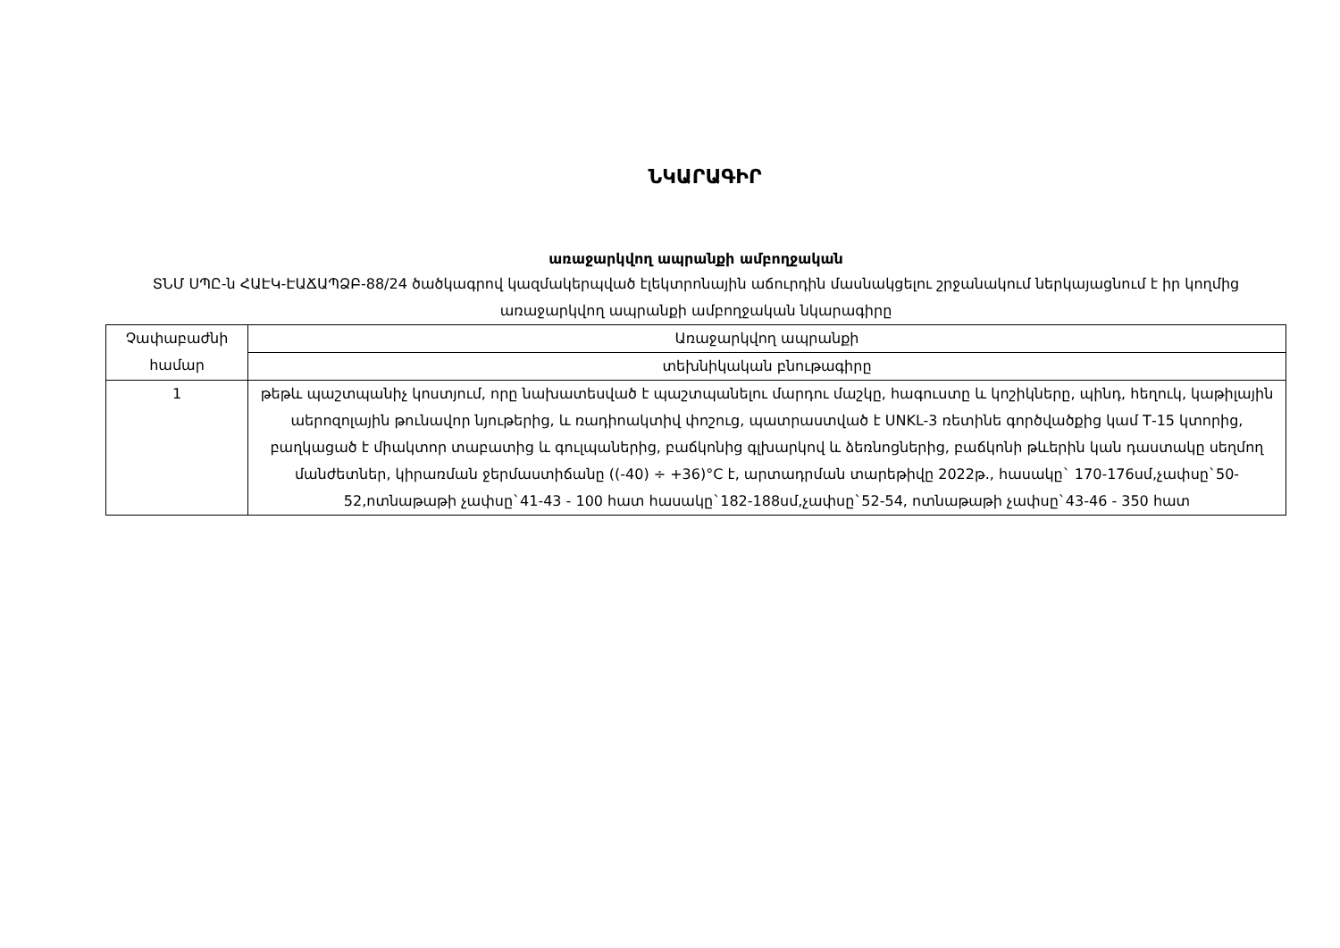ՆԿԱՐԱԳԻՐ
առաջարկվող ապրանքի ամբողջական
ՏՆՄ ՍՊԸ-ն ՀԱԷԿ-ԷԱՃԱՊՁԲ-88/24 ծածկագրով կազմակերպված էլեկտրոնային աճուրդին մասնակցելու շրջանակում ներկայացնում է իր կողմից առաջարկվող ապրանքի ամբողջական նկարագիրը
| Չափաբաժնի համար | Առաջարկվող ապրանքի |
| --- | --- |
| | տեխնիկական բնութագիրը |
| 1 | թեթև պաշտպանիչ կոստյում, որը նախատեսված է պաշտպանելու մարդու մաշկը, հագուստը և կոշիկները, պինդ, հեղուկ, կաթիլային աերոզոլային թունավոր նյութերից, և ռադիոակտիվ փոշուց, պատրաստված է UNKL-3 ռետինե գործվածքից կամ Т-15 կտորից, բաղկացած է միակտոր տաբատից և գուլպաներից, բաճկոնից գլխարկով և ձեռնոցներից, բաճկոնի թևերին կան դաստակը սեղմող մանժետներ, կիրառման ջերմաստիճանը ((-40) ÷ +36)°C է, արտադրման տարեթիվը 2022թ., հասակը` 170-176սմ,չափսը`50-52,ոտնաթաթի չափսը`41-43 - 100 հատ հասակը`182-188սմ,չափսը`52-54, ոտնաթաթի չափսը`43-46 - 350 հատ |